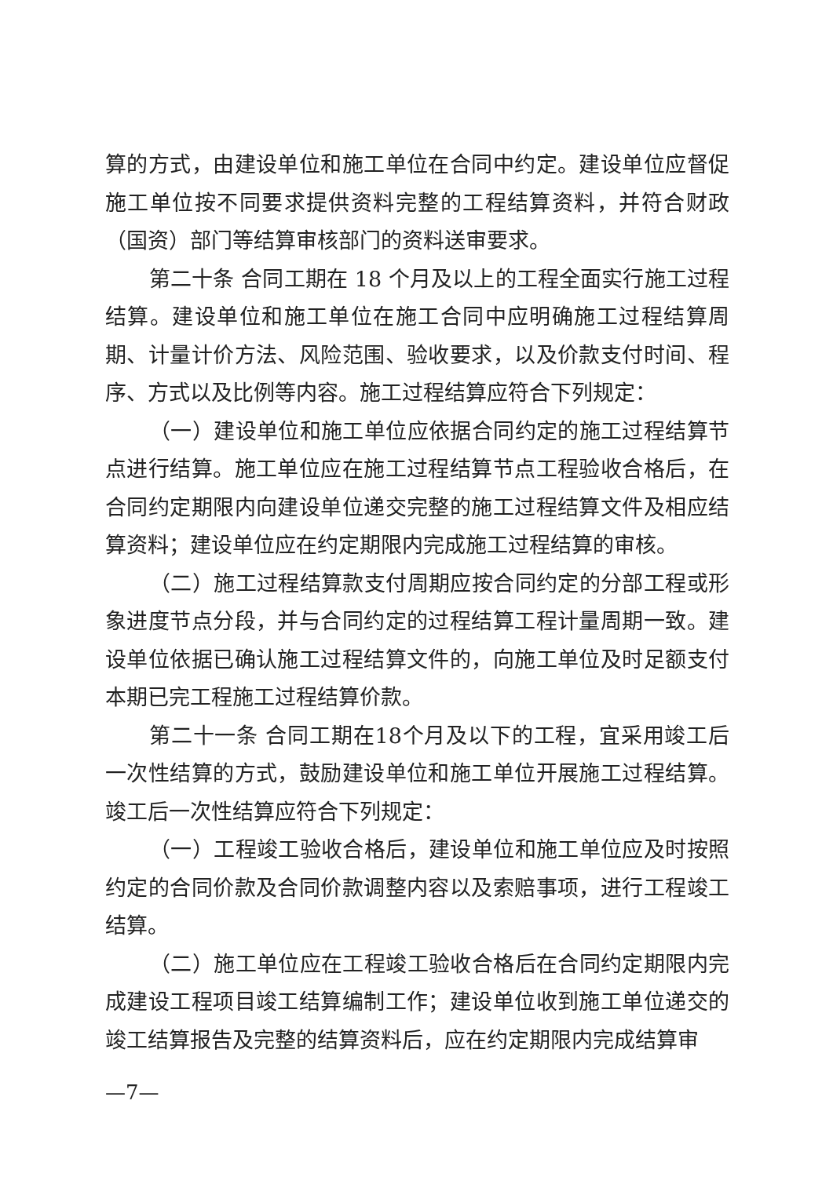算的方式，由建设单位和施工单位在合同中约定。建设单位应督促施工单位按不同要求提供资料完整的工程结算资料，并符合财政（国资）部门等结算审核部门的资料送审要求。
第二十条 合同工期在 18 个月及以上的工程全面实行施工过程结算。建设单位和施工单位在施工合同中应明确施工过程结算周期、计量计价方法、风险范围、验收要求，以及价款支付时间、程序、方式以及比例等内容。施工过程结算应符合下列规定：
（一）建设单位和施工单位应依据合同约定的施工过程结算节点进行结算。施工单位应在施工过程结算节点工程验收合格后，在合同约定期限内向建设单位递交完整的施工过程结算文件及相应结算资料；建设单位应在约定期限内完成施工过程结算的审核。
（二）施工过程结算款支付周期应按合同约定的分部工程或形象进度节点分段，并与合同约定的过程结算工程计量周期一致。建设单位依据已确认施工过程结算文件的，向施工单位及时足额支付本期已完工程施工过程结算价款。
第二十一条 合同工期在18个月及以下的工程，宜采用竣工后一次性结算的方式，鼓励建设单位和施工单位开展施工过程结算。竣工后一次性结算应符合下列规定：
（一）工程竣工验收合格后，建设单位和施工单位应及时按照约定的合同价款及合同价款调整内容以及索赔事项，进行工程竣工结算。
（二）施工单位应在工程竣工验收合格后在合同约定期限内完成建设工程项目竣工结算编制工作；建设单位收到施工单位递交的竣工结算报告及完整的结算资料后，应在约定期限内完成结算审
—7—